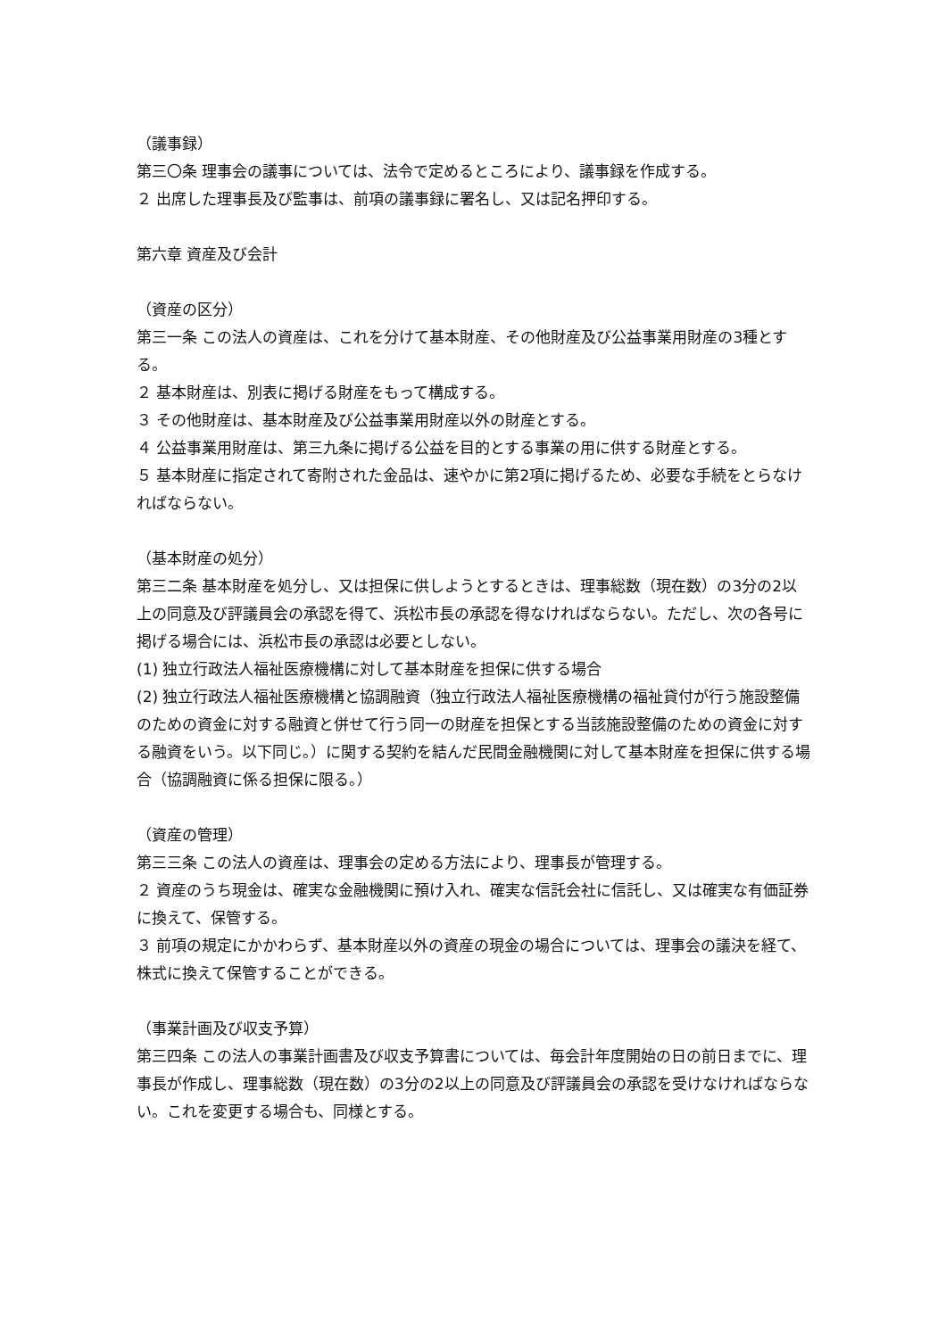（議事録）
第三〇条 理事会の議事については、法令で定めるところにより、議事録を作成する。
２ 出席した理事長及び監事は、前項の議事録に署名し、又は記名押印する。
第六章 資産及び会計
（資産の区分）
第三一条 この法人の資産は、これを分けて基本財産、その他財産及び公益事業用財産の3種とする。
２ 基本財産は、別表に掲げる財産をもって構成する。
３ その他財産は、基本財産及び公益事業用財産以外の財産とする。
４ 公益事業用財産は、第三九条に掲げる公益を目的とする事業の用に供する財産とする。
５ 基本財産に指定されて寄附された金品は、速やかに第2項に掲げるため、必要な手続をとらなければならない。
（基本財産の処分）
第三二条 基本財産を処分し、又は担保に供しようとするときは、理事総数（現在数）の3分の2以上の同意及び評議員会の承認を得て、浜松市長の承認を得なければならない。ただし、次の各号に掲げる場合には、浜松市長の承認は必要としない。
(1) 独立行政法人福祉医療機構に対して基本財産を担保に供する場合
(2) 独立行政法人福祉医療機構と協調融資（独立行政法人福祉医療機構の福祉貸付が行う施設整備のための資金に対する融資と併せて行う同一の財産を担保とする当該施設整備のための資金に対する融資をいう。以下同じ。）に関する契約を結んだ民間金融機関に対して基本財産を担保に供する場合（協調融資に係る担保に限る。）
（資産の管理）
第三三条 この法人の資産は、理事会の定める方法により、理事長が管理する。
２ 資産のうち現金は、確実な金融機関に預け入れ、確実な信託会社に信託し、又は確実な有価証券に換えて、保管する。
３ 前項の規定にかかわらず、基本財産以外の資産の現金の場合については、理事会の議決を経て、株式に換えて保管することができる。
（事業計画及び収支予算）
第三四条 この法人の事業計画書及び収支予算書については、毎会計年度開始の日の前日までに、理事長が作成し、理事総数（現在数）の3分の2以上の同意及び評議員会の承認を受けなければならない。これを変更する場合も、同様とする。